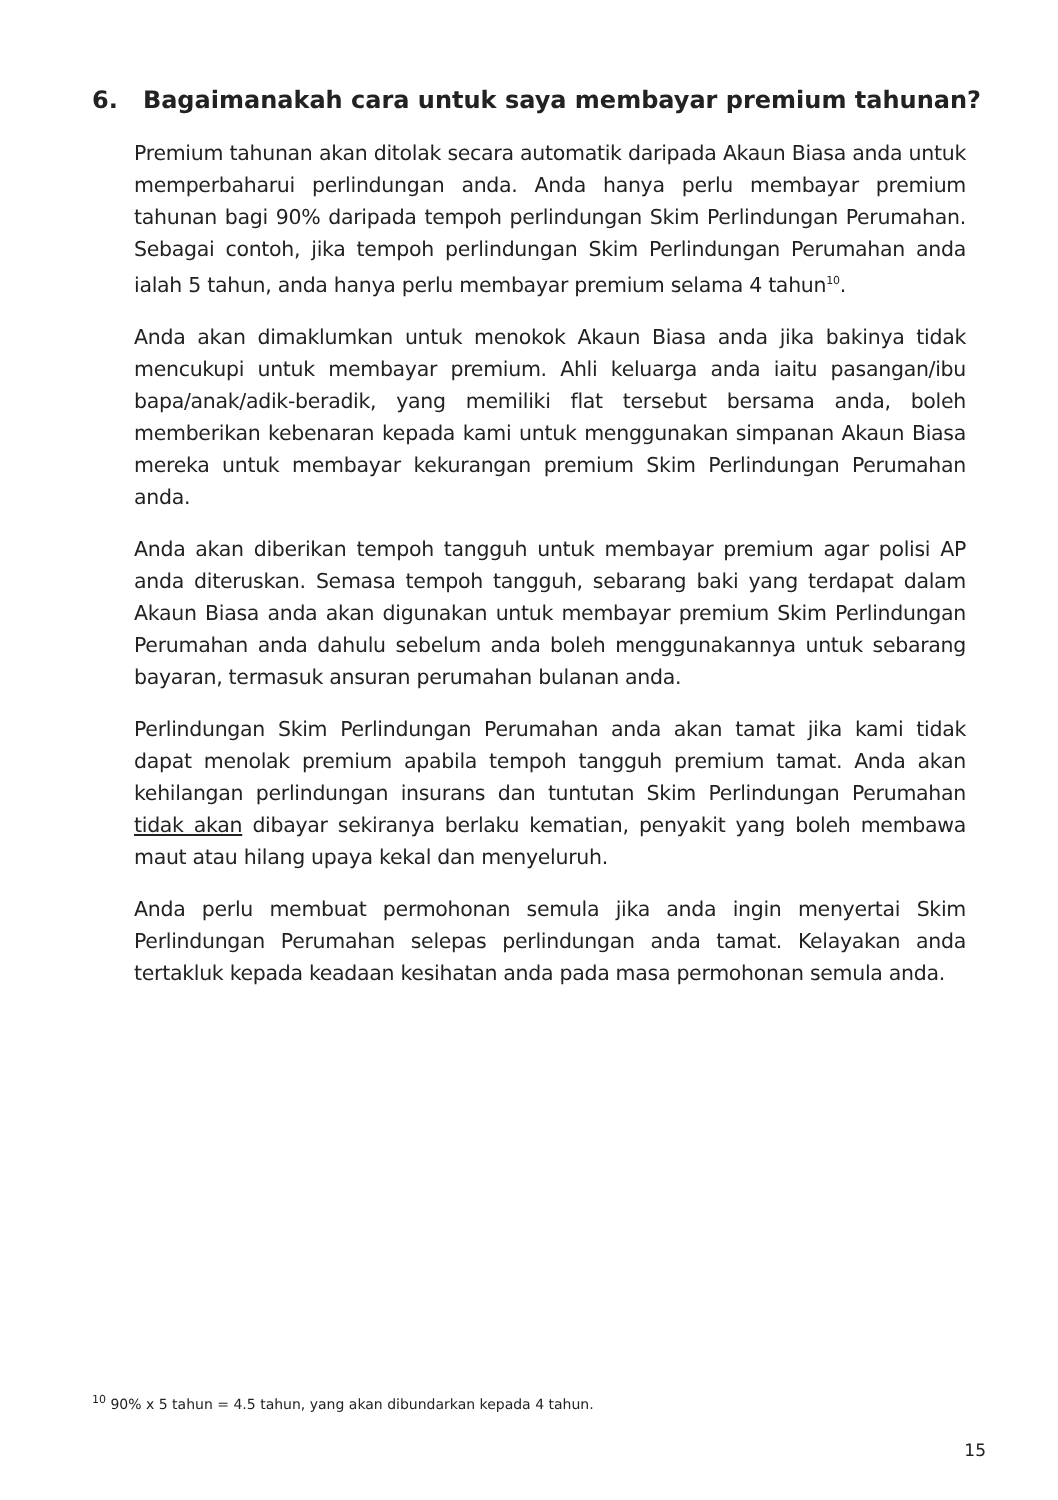6. Bagaimanakah cara untuk saya membayar premium tahunan?
Premium tahunan akan ditolak secara automatik daripada Akaun Biasa anda untuk memperbaharui perlindungan anda. Anda hanya perlu membayar premium tahunan bagi 90% daripada tempoh perlindungan Skim Perlindungan Perumahan. Sebagai contoh, jika tempoh perlindungan Skim Perlindungan Perumahan anda ialah 5 tahun, anda hanya perlu membayar premium selama 4 tahun<sup>10</sup>.
Anda akan dimaklumkan untuk menokok Akaun Biasa anda jika bakinya tidak mencukupi untuk membayar premium. Ahli keluarga anda iaitu pasangan/ibu bapa/anak/adik-beradik, yang memiliki flat tersebut bersama anda, boleh memberikan kebenaran kepada kami untuk menggunakan simpanan Akaun Biasa mereka untuk membayar kekurangan premium Skim Perlindungan Perumahan anda.
Anda akan diberikan tempoh tangguh untuk membayar premium agar polisi AP anda diteruskan. Semasa tempoh tangguh, sebarang baki yang terdapat dalam Akaun Biasa anda akan digunakan untuk membayar premium Skim Perlindungan Perumahan anda dahulu sebelum anda boleh menggunakannya untuk sebarang bayaran, termasuk ansuran perumahan bulanan anda.
Perlindungan Skim Perlindungan Perumahan anda akan tamat jika kami tidak dapat menolak premium apabila tempoh tangguh premium tamat. Anda akan kehilangan perlindungan insurans dan tuntutan Skim Perlindungan Perumahan tidak akan dibayar sekiranya berlaku kematian, penyakit yang boleh membawa maut atau hilang upaya kekal dan menyeluruh.
Anda perlu membuat permohonan semula jika anda ingin menyertai Skim Perlindungan Perumahan selepas perlindungan anda tamat. Kelayakan anda tertakluk kepada keadaan kesihatan anda pada masa permohonan semula anda.
<sup>10</sup> 90% x 5 tahun = 4.5 tahun, yang akan dibundarkan kepada 4 tahun.
15